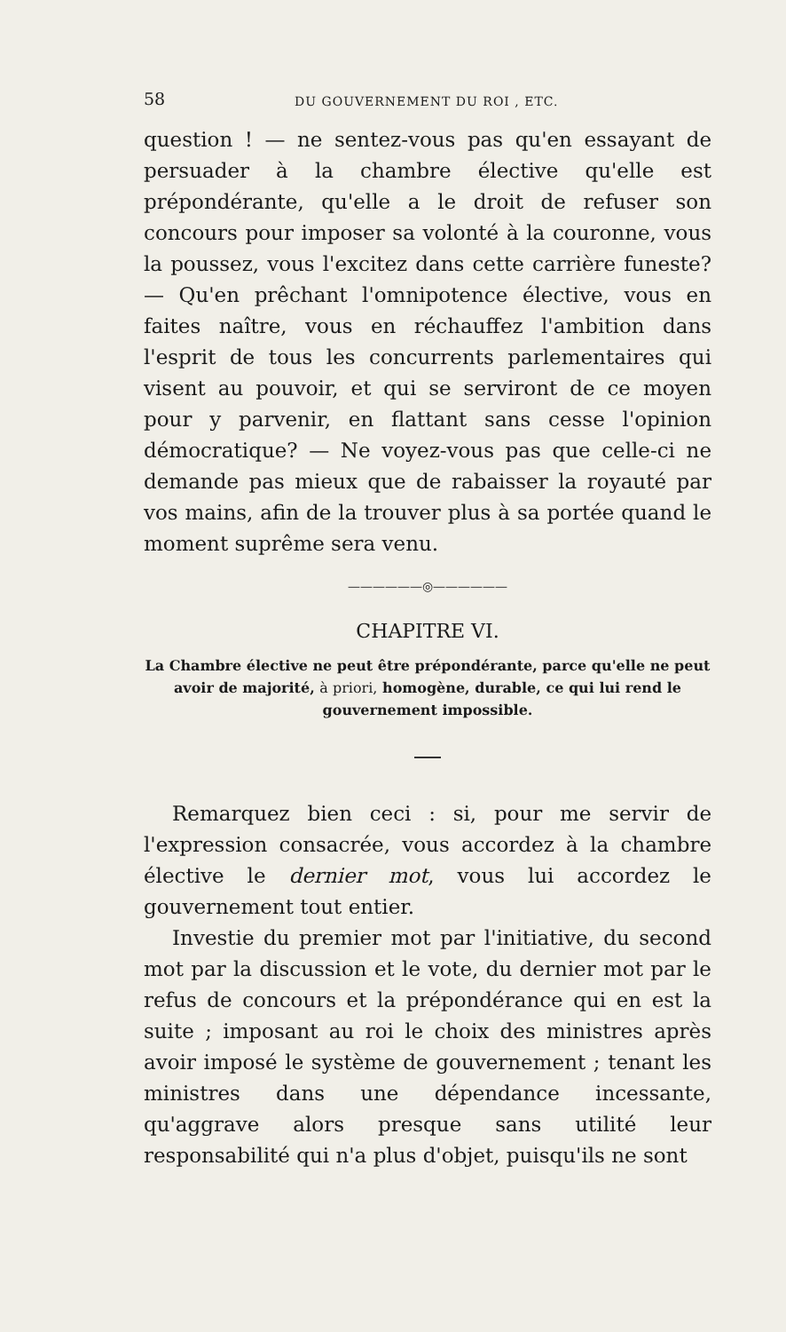58 DU GOUVERNEMENT DU ROI , ETC.
question ! — ne sentez-vous pas qu'en essayant de persuader à la chambre élective qu'elle est prépondérante, qu'elle a le droit de refuser son concours pour imposer sa volonté à la couronne, vous la poussez, vous l'excitez dans cette carrière funeste? — Qu'en prêchant l'omnipotence élective, vous en faites naître, vous en réchauffez l'ambition dans l'esprit de tous les concurrents parlementaires qui visent au pouvoir, et qui se serviront de ce moyen pour y parvenir, en flattant sans cesse l'opinion démocratique? — Ne voyez-vous pas que celle-ci ne demande pas mieux que de rabaisser la royauté par vos mains, afin de la trouver plus à sa portée quand le moment suprême sera venu.
——————◎——————
CHAPITRE VI.
La Chambre élective ne peut être prépondérante, parce qu'elle ne peut avoir de majorité, à priori, homogène, durable, ce qui lui rend le gouvernement impossible.
Remarquez bien ceci : si, pour me servir de l'expression consacrée, vous accordez à la chambre élective le dernier mot, vous lui accordez le gouvernement tout entier.
Investie du premier mot par l'initiative, du second mot par la discussion et le vote, du dernier mot par le refus de concours et la prépondérance qui en est la suite ; imposant au roi le choix des ministres après avoir imposé le système de gouvernement ; tenant les ministres dans une dépendance incessante, qu'aggrave alors presque sans utilité leur responsabilité qui n'a plus d'objet, puisqu'ils ne sont